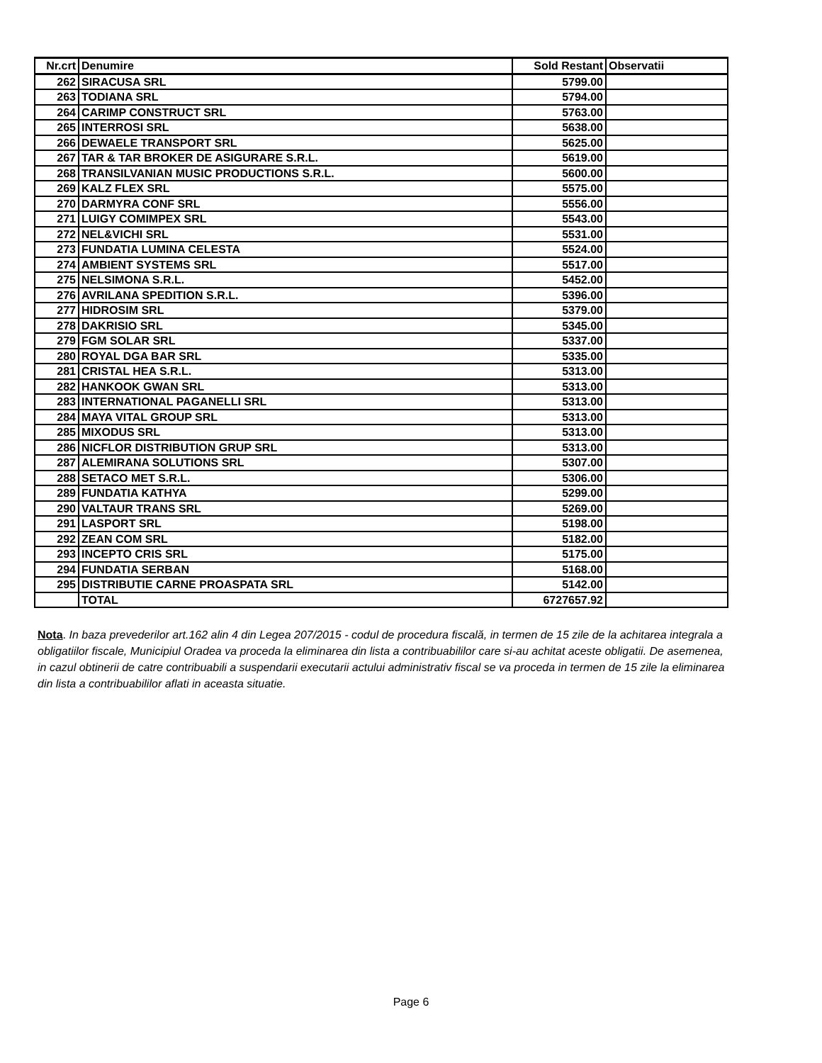| Nr.crt | Denumire | Sold Restant | Observatii |
| --- | --- | --- | --- |
| 262 | SIRACUSA SRL | 5799.00 | |
| 263 | TODIANA SRL | 5794.00 | |
| 264 | CARIMP CONSTRUCT SRL | 5763.00 | |
| 265 | INTERROSI SRL | 5638.00 | |
| 266 | DEWAELE TRANSPORT SRL | 5625.00 | |
| 267 | TAR & TAR BROKER DE ASIGURARE S.R.L. | 5619.00 | |
| 268 | TRANSILVANIAN MUSIC PRODUCTIONS S.R.L. | 5600.00 | |
| 269 | KALZ FLEX SRL | 5575.00 | |
| 270 | DARMYRA CONF SRL | 5556.00 | |
| 271 | LUIGY COMIMPEX SRL | 5543.00 | |
| 272 | NEL&VICHI SRL | 5531.00 | |
| 273 | FUNDATIA LUMINA CELESTA | 5524.00 | |
| 274 | AMBIENT SYSTEMS SRL | 5517.00 | |
| 275 | NELSIMONA S.R.L. | 5452.00 | |
| 276 | AVRILANA SPEDITION S.R.L. | 5396.00 | |
| 277 | HIDROSIM SRL | 5379.00 | |
| 278 | DAKRISIO SRL | 5345.00 | |
| 279 | FGM SOLAR SRL | 5337.00 | |
| 280 | ROYAL DGA BAR SRL | 5335.00 | |
| 281 | CRISTAL HEA S.R.L. | 5313.00 | |
| 282 | HANKOOK GWAN SRL | 5313.00 | |
| 283 | INTERNATIONAL PAGANELLI SRL | 5313.00 | |
| 284 | MAYA VITAL GROUP SRL | 5313.00 | |
| 285 | MIXODUS SRL | 5313.00 | |
| 286 | NICFLOR DISTRIBUTION GRUP SRL | 5313.00 | |
| 287 | ALEMIRANA SOLUTIONS SRL | 5307.00 | |
| 288 | SETACO MET S.R.L. | 5306.00 | |
| 289 | FUNDATIA KATHYA | 5299.00 | |
| 290 | VALTAUR TRANS SRL | 5269.00 | |
| 291 | LASPORT SRL | 5198.00 | |
| 292 | ZEAN COM SRL | 5182.00 | |
| 293 | INCEPTO CRIS SRL | 5175.00 | |
| 294 | FUNDATIA SERBAN | 5168.00 | |
| 295 | DISTRIBUTIE CARNE PROASPATA SRL | 5142.00 | |
| | TOTAL | 6727657.92 | |
Nota. In baza prevederilor art.162 alin 4 din Legea 207/2015 - codul de procedura fiscală, in termen de 15 zile de la achitarea integrala a obligatiilor fiscale, Municipiul Oradea va proceda la eliminarea din lista a contribuabililor care si-au achitat aceste obligatii. De asemenea, in cazul obtinerii de catre contribuabili a suspendarii executarii actului administrativ fiscal se va proceda in termen de 15 zile la eliminarea din lista a contribuabililor aflati in aceasta situatie.
Page 6